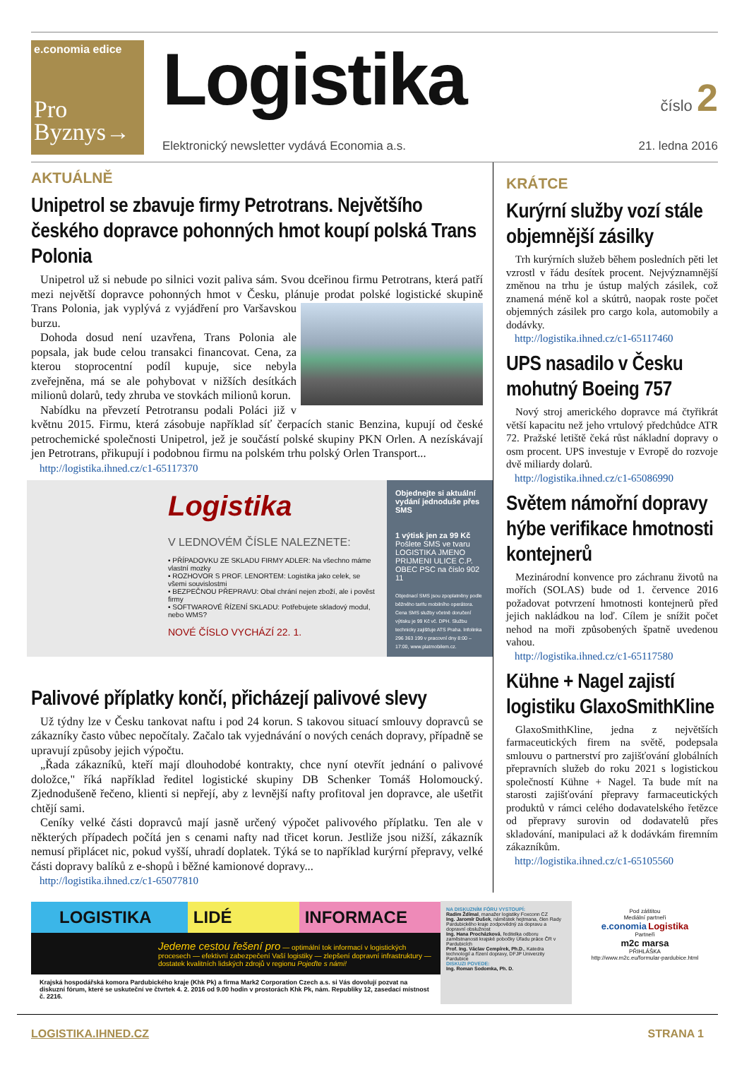e.conomia edice
Pro
Byznys→
Logistika
číslo 2
Elektronický newsletter vydává Economia a.s. 21. ledna 2016
AKTUÁLNĚ
Unipetrol se zbavuje firmy Petrotrans. Největšího českého dopravce pohonných hmot koupí polská Trans Polonia
Unipetrol už si nebude po silnici vozit paliva sám. Svou dceřinou firmu Petrotrans, která patří mezi největší dopravce pohonných hmot v Česku, plánuje prodat polské logistické skupině Trans Polonia, jak vyplývá z vyjádření pro Varšavskou burzu.
Dohoda dosud není uzavřena, Trans Polonia ale popsala, jak bude celou transakci financovat. Cena, za kterou stoprocentní podíl kupuje, sice nebyla zveřejněna, má se ale pohybovat v nižších desítkách milionů dolarů, tedy zhruba ve stovkách milionů korun.
Nabídku na převzetí Petrotransu podali Poláci již v květnu 2015. Firmu, která zásobuje například síť čerpacích stanic Benzina, kupují od české petrochemické společnosti Unipetrol, jež je součástí polské skupiny PKN Orlen. A nezískávají jen Petrotrans, přikupují i podobnou firmu na polském trhu polský Orlen Transport...
http://logistika.ihned.cz/c1-65117370
Logistika
V LEDNOVÉM ČÍSLE NALEZNETE:
• PŘÍPADOVKU ZE SKLADU FIRMY ADLER: Na všechno máme vlastní mozky
• ROZHOVOR S PROF. LENORTEM: Logistika jako celek, se všemi souvislostmi
• BEZPEČNOU PŘEPRAVU: Obal chrání nejen zboží, ale i pověst firmy
• SOFTWAROVÉ ŘÍZENÍ SKLADU: Potřebujete skladový modul, nebo WMS?
NOVÉ ČÍSLO VYCHÁZÍ 22. 1.
Objednejte si aktuální vydání jednoduše přes SMS
1 výtisk jen za 99 Kč
Pošlete SMS ve tvaru LOGISTIKA JMENO PRIJMENI ULICE C.P. OBEC PSC na číslo 902 11
Objednací SMS jsou zpoplatněny podle běžného tarifu mobilního operátora. Cena SMS služby včetně doručení výtisku je 99 Kč vč. DPH. Službu technicky zajišťuje ATS Praha. Infolinka 296 363 199 v pracovní dny 8:00 – 17:00, www.platmobilem.cz.
Palivové příplatky končí, přicházejí palivové slevy
Už týdny lze v Česku tankovat naftu i pod 24 korun. S takovou situací smlouvy dopravců se zákazníky často vůbec nepočítaly. Začalo tak vyjednávání o nových cenách dopravy, případně se upravují způsoby jejich výpočtu.
„Řada zákazníků, kteří mají dlouhodobé kontrakty, chce nyní otevřít jednání o palivové doložce," říká například ředitel logistické skupiny DB Schenker Tomáš Holomoucký. Zjednodušeně řečeno, klienti si nepřejí, aby z levnější nafty profitoval jen dopravce, ale ušetřit chtějí sami.
Ceníky velké části dopravců mají jasně určený výpočet palivového příplatku. Ten ale v některých případech počítá jen s cenami nafty nad třicet korun. Jestliže jsou nižší, zákazník nemusí připlácet nic, pokud vyšší, uhradí doplatek. Týká se to například kurýrní přepravy, velké části dopravy balíků z e-shopů i běžné kamionové dopravy...
http://logistika.ihned.cz/c1-65077810
KRÁTCE
Kurýrní služby vozí stále objemnější zásilky
Trh kurýrních služeb během posledních pěti let vzrostl v řádu desítek procent. Nejvýznamnější změnou na trhu je ústup malých zásilek, což znamená méně kol a skútrů, naopak roste počet objemných zásilek pro cargo kola, automobily a dodávky.
http://logistika.ihned.cz/c1-65117460
UPS nasadilo v Česku mohutný Boeing 757
Nový stroj amerického dopravce má čtyřikrát větší kapacitu než jeho vrtulový předchůdce ATR 72. Pražské letiště čeká růst nákladní dopravy o osm procent. UPS investuje v Evropě do rozvoje dvě miliardy dolarů.
http://logistika.ihned.cz/c1-65086990
Světem námořní dopravy hýbe verifikace hmotnosti kontejnerů
Mezinárodní konvence pro záchranu životů na mořích (SOLAS) bude od 1. července 2016 požadovat potvrzení hmotnosti kontejnerů před jejich nakládkou na loď. Cílem je snížit počet nehod na moři způsobených špatně uvedenou vahou.
http://logistika.ihned.cz/c1-65117580
Kühne + Nagel zajistí logistiku GlaxoSmithKline
GlaxoSmithKline, jedna z největších farmaceutických firem na světě, podepsala smlouvu o partnerství pro zajišťování globálních přepravních služeb do roku 2021 s logistickou společností Kühne + Nagel. Ta bude mít na starosti zajišťování přepravy farmaceutických produktů v rámci celého dodavatelského řetězce od přepravy surovin od dodavatelů přes skladování, manipulaci až k dodávkám firemním zákazníkům.
http://logistika.ihned.cz/c1-65105560
LOGISTIKA LIDÉ INFORMACE
Jedeme cestou řešení pro — optimální tok informací v logistických procesech — efektivní zabezpečení Vaší logistiky — zlepšení dopravní infrastruktury — dostatek kvalitních lidských zdrojů v regionu Pojeďte s námi!
Krajská hospodářská komora Pardubického kraje (Khk Pk) a firma Mark2 Corporation Czech a.s. si Vás dovolují pozvat na diskuzní fórum, které se uskuteční ve čtvrtek 4. 2. 2016 od 9.00 hodin v prostorách Khk Pk, nám. Republiky 12, zasedací místnost č. 2216.
NA DISKUZNÍM FÓRU VYSTOUPÍ:
Radim Ždímal, manažer logistiky Foxconn CZ
Ing. Jaromír Dušek, náměstek hejtmana, člen Rady Pardubického kraje zodpovědný za dopravu a dopravní obslužnost
Ing. Hana Procházková, ředitelka odboru zaměstnanosti krajské pobočky Úřadu práce ČR v Pardubicích
Prof. Ing. Václav Cempírek, Ph.D., Katedra technologií a řízení dopravy, DFJP Univerzity Pardubice
DISKUZI POVEDE:
Ing. Roman Sodomka, Ph. D.
Pod záštitou
Mediální partneři
e.conomia Logistika
Partneři
m2c marsa
PŘIHLÁŠKA
http://www.m2c.eu/formular-pardubice.html
LOGISTIKA.IHNED.CZ STRANA 1